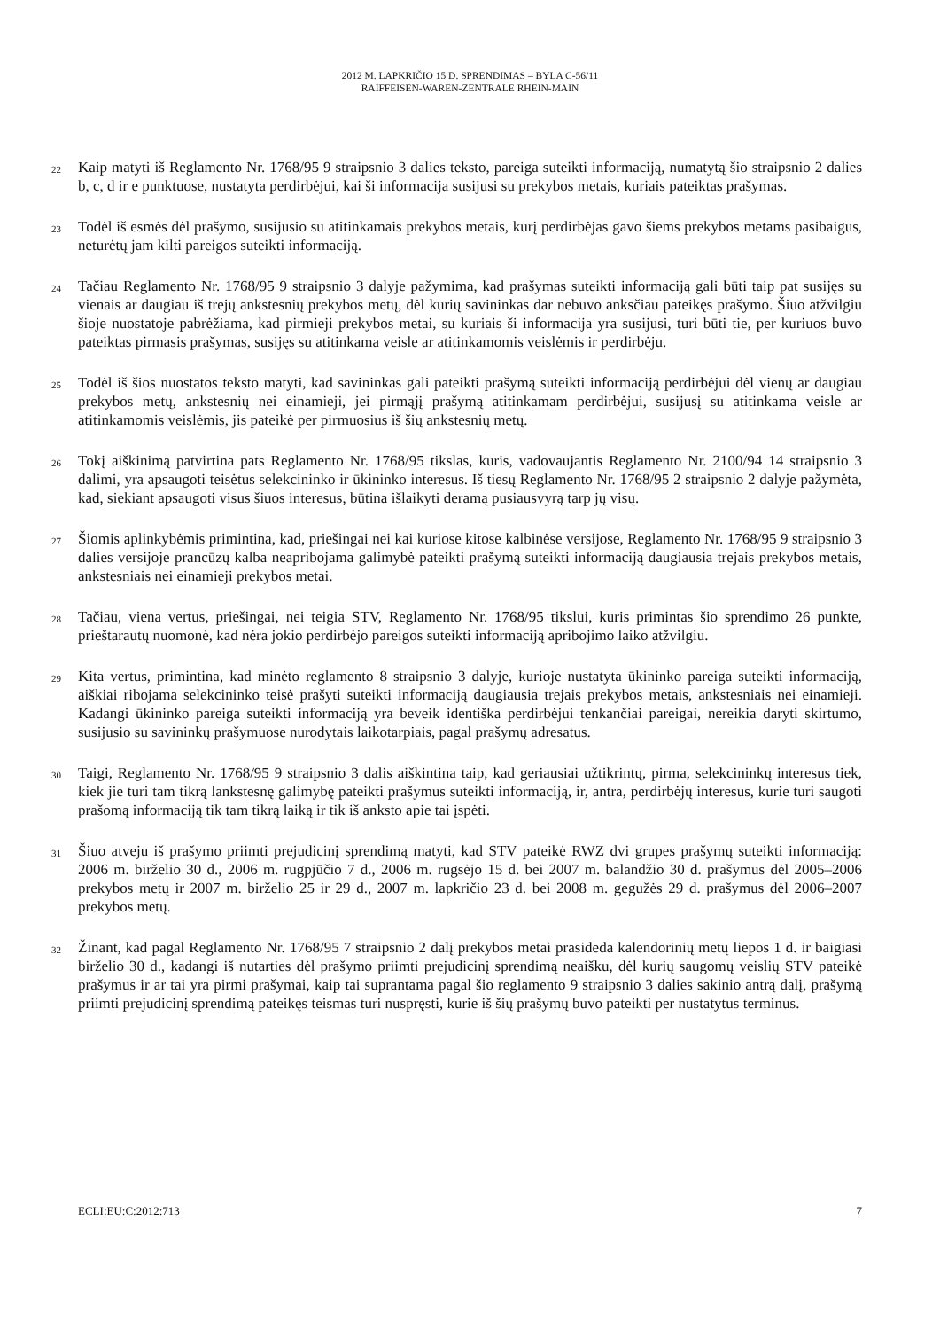2012 M. LAPKRIČIO 15 D. SPRENDIMAS – BYLA C-56/11
RAIFFEISEN-WAREN-ZENTRALE RHEIN-MAIN
22
Kaip matyti iš Reglamento Nr. 1768/95 9 straipsnio 3 dalies teksto, pareiga suteikti informaciją, numatytą šio straipsnio 2 dalies b, c, d ir e punktuose, nustatyta perdirbėjui, kai ši informacija susijusi su prekybos metais, kuriais pateiktas prašymas.
23
Todėl iš esmės dėl prašymo, susijusio su atitinkamais prekybos metais, kurį perdirbėjas gavo šiems prekybos metams pasibaigus, neturėtų jam kilti pareigos suteikti informaciją.
24
Tačiau Reglamento Nr. 1768/95 9 straipsnio 3 dalyje pažymima, kad prašymas suteikti informaciją gali būti taip pat susijęs su vienais ar daugiau iš trejų ankstesnių prekybos metų, dėl kurių savininkas dar nebuvo anksčiau pateikęs prašymo. Šiuo atžvilgiu šioje nuostatoje pabrėžiama, kad pirmieji prekybos metai, su kuriais ši informacija yra susijusi, turi būti tie, per kuriuos buvo pateiktas pirmasis prašymas, susijęs su atitinkama veisle ar atitinkamomis veislėmis ir perdirbėju.
25
Todėl iš šios nuostatos teksto matyti, kad savininkas gali pateikti prašymą suteikti informaciją perdirbėjui dėl vienų ar daugiau prekybos metų, ankstesnių nei einamieji, jei pirmąjį prašymą atitinkamam perdirbėjui, susijusį su atitinkama veisle ar atitinkamomis veislėmis, jis pateikė per pirmuosius iš šių ankstesnių metų.
26
Tokį aiškinimą patvirtina pats Reglamento Nr. 1768/95 tikslas, kuris, vadovaujantis Reglamento Nr. 2100/94 14 straipsnio 3 dalimi, yra apsaugoti teisėtus selekcininko ir ūkininko interesus. Iš tiesų Reglamento Nr. 1768/95 2 straipsnio 2 dalyje pažymėta, kad, siekiant apsaugoti visus šiuos interesus, būtina išlaikyti deramą pusiausvyrą tarp jų visų.
27
Šiomis aplinkybėmis primintina, kad, priešingai nei kai kuriose kitose kalbinėse versijose, Reglamento Nr. 1768/95 9 straipsnio 3 dalies versijoje prancūzų kalba neapribojama galimybė pateikti prašymą suteikti informaciją daugiausia trejais prekybos metais, ankstesniais nei einamieji prekybos metai.
28
Tačiau, viena vertus, priešingai, nei teigia STV, Reglamento Nr. 1768/95 tikslui, kuris primintas šio sprendimo 26 punkte, prieštarautų nuomonė, kad nėra jokio perdirbėjo pareigos suteikti informaciją apribojimo laiko atžvilgiu.
29
Kita vertus, primintina, kad minėto reglamento 8 straipsnio 3 dalyje, kurioje nustatyta ūkininko pareiga suteikti informaciją, aiškiai ribojama selekcininko teisė prašyti suteikti informaciją daugiausia trejais prekybos metais, ankstesniais nei einamieji. Kadangi ūkininko pareiga suteikti informaciją yra beveik identiška perdirbėjui tenkančiai pareigai, nereikia daryti skirtumo, susijusio su savininkų prašymuose nurodytais laikotarpiais, pagal prašymų adresatus.
30
Taigi, Reglamento Nr. 1768/95 9 straipsnio 3 dalis aiškintina taip, kad geriausiai užtikrintų, pirma, selekcininkų interesus tiek, kiek jie turi tam tikrą lankstesnę galimybę pateikti prašymus suteikti informaciją, ir, antra, perdirbėjų interesus, kurie turi saugoti prašomą informaciją tik tam tikrą laiką ir tik iš anksto apie tai įspėti.
31
Šiuo atveju iš prašymo priimti prejudicinį sprendimą matyti, kad STV pateikė RWZ dvi grupes prašymų suteikti informaciją: 2006 m. birželio 30 d., 2006 m. rugpjūčio 7 d., 2006 m. rugsėjo 15 d. bei 2007 m. balandžio 30 d. prašymus dėl 2005–2006 prekybos metų ir 2007 m. birželio 25 ir 29 d., 2007 m. lapkričio 23 d. bei 2008 m. gegužės 29 d. prašymus dėl 2006–2007 prekybos metų.
32
Žinant, kad pagal Reglamento Nr. 1768/95 7 straipsnio 2 dalį prekybos metai prasideda kalendorinių metų liepos 1 d. ir baigiasi birželio 30 d., kadangi iš nutarties dėl prašymo priimti prejudicinį sprendimą neaišku, dėl kurių saugomų veislių STV pateikė prašymus ir ar tai yra pirmi prašymai, kaip tai suprantama pagal šio reglamento 9 straipsnio 3 dalies sakinio antrą dalį, prašymą priimti prejudicinį sprendimą pateikęs teismas turi nuspręsti, kurie iš šių prašymų buvo pateikti per nustatytus terminus.
ECLI:EU:C:2012:713 7